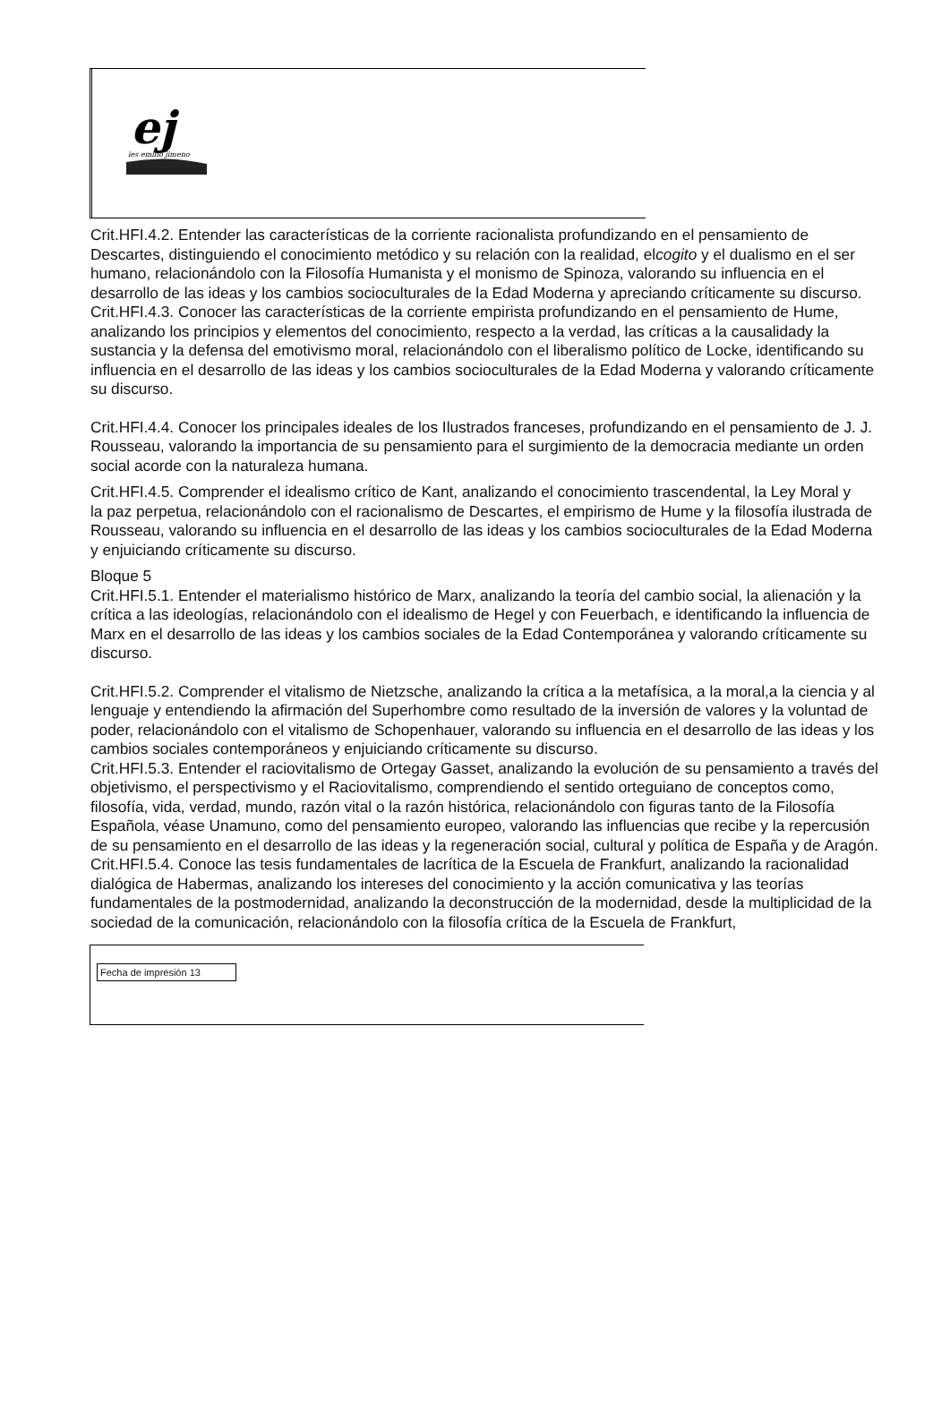ej
ies emilio jimeno
Crit.HFI.4.2. Entender las características de la corriente racionalista profundizando en el pensamiento de Descartes, distinguiendo el conocimiento metódico y su relación con la realidad, elcogito y el dualismo en el ser humano, relacionándolo con la Filosofía Humanista y el monismo de Spinoza, valorando su influencia en el desarrollo de las ideas y los cambios socioculturales de la Edad Moderna y apreciando críticamente su discurso.
Crit.HFI.4.3. Conocer las características de la corriente empirista profundizando en el pensamiento de Hume,
analizando los principios y elementos del conocimiento, respecto a la verdad, las críticas a la causalidady la sustancia y la defensa del emotivismo moral, relacionándolo con el liberalismo político de Locke, identificando su influencia en el desarrollo de las ideas y los cambios socioculturales de la Edad Moderna y valorando críticamente su discurso.
Crit.HFI.4.4. Conocer los principales ideales de los Ilustrados franceses, profundizando en el pensamiento de J. J. Rousseau, valorando la importancia de su pensamiento para el surgimiento de la democracia mediante un orden social acorde con la naturaleza humana.
Crit.HFI.4.5. Comprender el idealismo crítico de Kant, analizando el conocimiento trascendental, la Ley Moral y
la paz perpetua, relacionándolo con el racionalismo de Descartes, el empirismo de Hume y la filosofía ilustrada de Rousseau, valorando su influencia en el desarrollo de las ideas y los cambios socioculturales de la Edad Moderna y enjuiciando críticamente su discurso.
Bloque 5
Crit.HFI.5.1. Entender el materialismo histórico de Marx, analizando la teoría del cambio social, la alienación y la crítica a las ideologías, relacionándolo con el idealismo de Hegel y con Feuerbach, e identificando la influencia de Marx en el desarrollo de las ideas y los cambios sociales de la Edad Contemporánea y valorando críticamente su discurso.
Crit.HFI.5.2. Comprender el vitalismo de Nietzsche, analizando la crítica a la metafísica, a la moral,a la ciencia y al lenguaje y entendiendo la afirmación del Superhombre como resultado de la inversión de valores y la voluntad de poder, relacionándolo con el vitalismo de Schopenhauer, valorando su influencia en el desarrollo de las ideas y los cambios sociales contemporáneos y enjuiciando críticamente su discurso.
Crit.HFI.5.3. Entender el raciovitalismo de Ortegay Gasset, analizando la evolución de su pensamiento a través del objetivismo, el perspectivismo y el Raciovitalismo, comprendiendo el sentido orteguiano de conceptos como, filosofía, vida, verdad, mundo, razón vital o la razón histórica, relacionándolo con figuras tanto de la Filosofía Española, véase Unamuno, como del pensamiento europeo, valorando las influencias que recibe y la repercusión de su pensamiento en el desarrollo de las ideas y la regeneración social, cultural y política de España y de Aragón.
Crit.HFI.5.4. Conoce las tesis fundamentales de lacrítica de la Escuela de Frankfurt, analizando la racionalidad dialógica de Habermas, analizando los intereses del conocimiento y la acción comunicativa y las teorías fundamentales de la postmodernidad, analizando la deconstrucción de la modernidad, desde la multiplicidad de la sociedad de la comunicación, relacionándolo con la filosofía crítica de la Escuela de Frankfurt,
Fecha de impresión 13